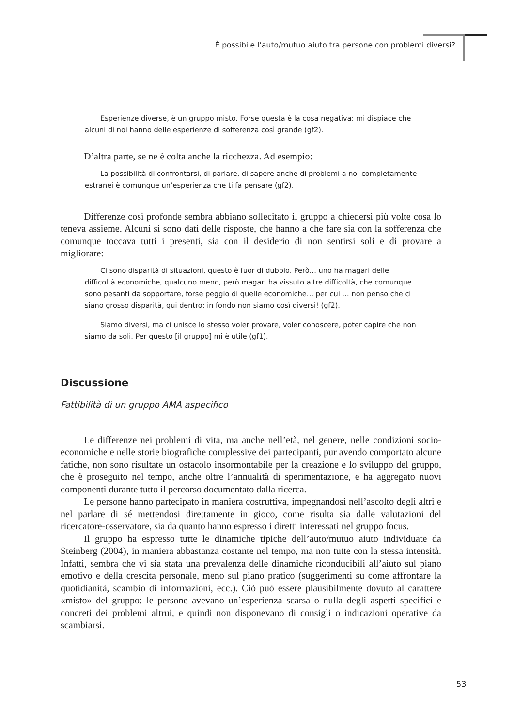È possibile l’auto/mutuo aiuto tra persone con problemi diversi?
Esperienze diverse, è un gruppo misto. Forse questa è la cosa negativa: mi dispiace che alcuni di noi hanno delle esperienze di sofferenza così grande (gf2).
D’altra parte, se ne è colta anche la ricchezza. Ad esempio:
La possibilità di confrontarsi, di parlare, di sapere anche di problemi a noi completamente estranei è comunque un’esperienza che ti fa pensare (gf2).
Differenze così profonde sembra abbiano sollecitato il gruppo a chiedersi più volte cosa lo teneva assieme. Alcuni si sono dati delle risposte, che hanno a che fare sia con la sofferenza che comunque toccava tutti i presenti, sia con il desiderio di non sentirsi soli e di provare a migliorare:
Ci sono disparità di situazioni, questo è fuor di dubbio. Però… uno ha magari delle difficoltà economiche, qualcuno meno, però magari ha vissuto altre difficoltà, che comunque sono pesanti da sopportare, forse peggio di quelle economiche… per cui … non penso che ci siano grosso disparità, qui dentro: in fondo non siamo così diversi! (gf2).
Siamo diversi, ma ci unisce lo stesso voler provare, voler conoscere, poter capire che non siamo da soli. Per questo [il gruppo] mi è utile (gf1).
Discussione
Fattibilità di un gruppo AMA aspecifico
Le differenze nei problemi di vita, ma anche nell’età, nel genere, nelle condizioni socio-economiche e nelle storie biografiche complessive dei partecipanti, pur avendo comportato alcune fatiche, non sono risultate un ostacolo insormontabile per la creazione e lo sviluppo del gruppo, che è proseguito nel tempo, anche oltre l’annualità di sperimentazione, e ha aggregato nuovi componenti durante tutto il percorso documentato dalla ricerca.
Le persone hanno partecipato in maniera costruttiva, impegnandosi nell’ascolto degli altri e nel parlare di sé mettendosi direttamente in gioco, come risulta sia dalle valutazioni del ricercatore-osservatore, sia da quanto hanno espresso i diretti interessati nel gruppo focus.
Il gruppo ha espresso tutte le dinamiche tipiche dell’auto/mutuo aiuto individuate da Steinberg (2004), in maniera abbastanza costante nel tempo, ma non tutte con la stessa intensità. Infatti, sembra che vi sia stata una prevalenza delle dinamiche riconducibili all’aiuto sul piano emotivo e della crescita personale, meno sul piano pratico (suggerimenti su come affrontare la quotidianità, scambio di informazioni, ecc.). Ciò può essere plausibilmente dovuto al carattere «misto» del gruppo: le persone avevano un’esperienza scarsa o nulla degli aspetti specifici e concreti dei problemi altrui, e quindi non disponevano di consigli o indicazioni operative da scambiarsi.
53